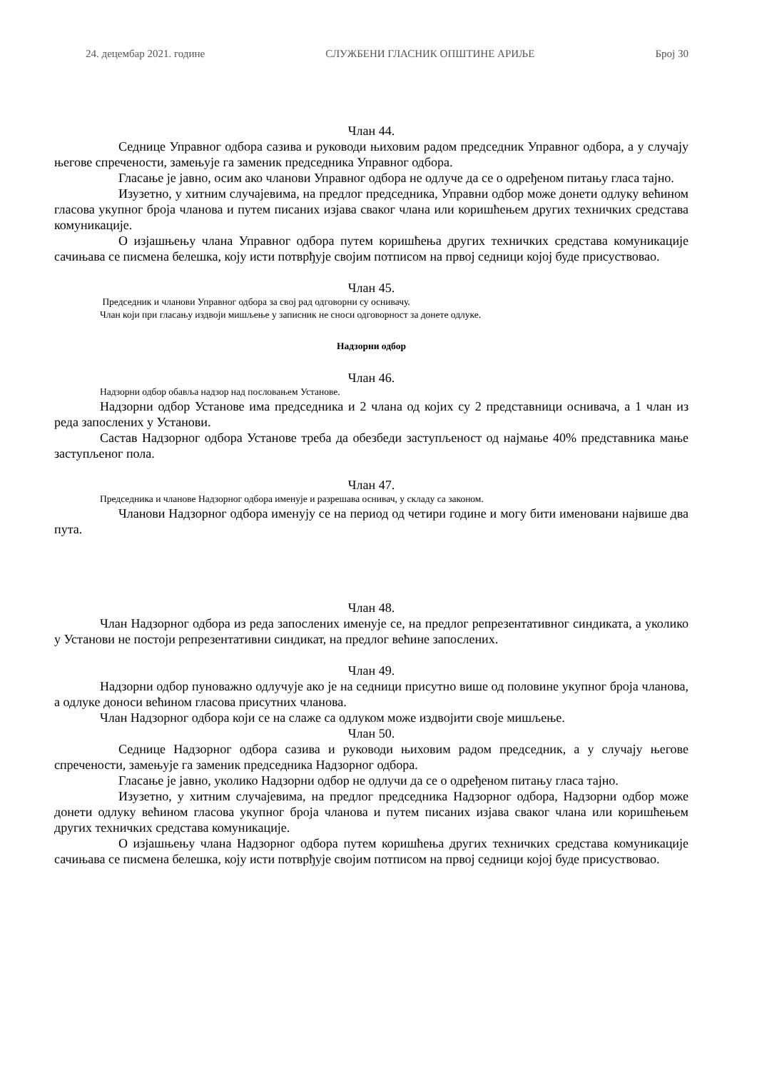24. децембар 2021. године СЛУЖБЕНИ ГЛАСНИК ОПШТИНЕ АРИЉЕ Број 30
Члан 44.
Седнице Управног одбора сазива и руководи њиховим радом председник Управног одбора, а у случају његове спречености, замењује га заменик председника Управног одбора.
Гласање је јавно, осим ако чланови Управног одбора не одлуче да се о одређеном питању гласа тајно.
Изузетно, у хитним случајевима, на предлог председника, Управни одбор може донети одлуку већином гласова укупног броја чланова и путем писаних изјава сваког члана или коришћењем других техничких средстава комуникације.
О изјашњењу члана Управног одбора путем коришћења других техничких средстава комуникације сачињава се писмена белешка, коју исти потврђује својим потписом на првој седници којој буде присуствовао.
Члан 45.
Председник и чланови Управног одбора за свој рад одговорни су оснивачу.
Члан који при гласању издвоји мишљење у записник не сноси одговорност за донете одлуке.
Надзорни одбор
Члан 46.
Надзорни одбор обавља надзор над пословањем Установе.
Надзорни одбор Установе има председника и 2 члана од којих су 2 представници оснивача, а 1 члан из реда запослених у Установи.
Састав Надзорног одбора Установе треба да обезбеди заступљеност од најмање 40% представника мање заступљеног пола.
Члан 47.
Председника и чланове Надзорног одбора именује и разрешава оснивач, у складу са законом.
Чланови Надзорног одбора именују се на период од четири године и могу бити именовани највише два пута.
Члан 48.
Члан Надзорног одбора из реда запослених именује се, на предлог репрезентативног синдиката, а уколико у Установи не постоји репрезентативни синдикат, на предлог већине запослених.
Члан 49.
Надзорни одбор пуноважно одлучује ако је на седници присутно више од половине укупног броја чланова, а одлуке доноси већином гласова присутних чланова.
Члан Надзорног одбора који се на слаже са одлуком може издвојити своје мишљење.
Члан 50.
Седнице Надзорног одбора сазива и руководи њиховим радом председник, а у случају његове спречености, замењује га заменик председника Надзорног одбора.
Гласање је јавно, уколико Надзорни одбор не одлучи да се о одређеном питању гласа тајно.
Изузетно, у хитним случајевима, на предлог председника Надзорног одбора, Надзорни одбор може донети одлуку већином гласова укупног броја чланова и путем писаних изјава сваког члана или коришћењем других техничких средстава комуникације.
О изјашњењу члана Надзорног одбора путем коришћења других техничких средстава комуникације сачињава се писмена белешка, коју исти потврђује својим потписом на првој седници којој буде присуствовао.